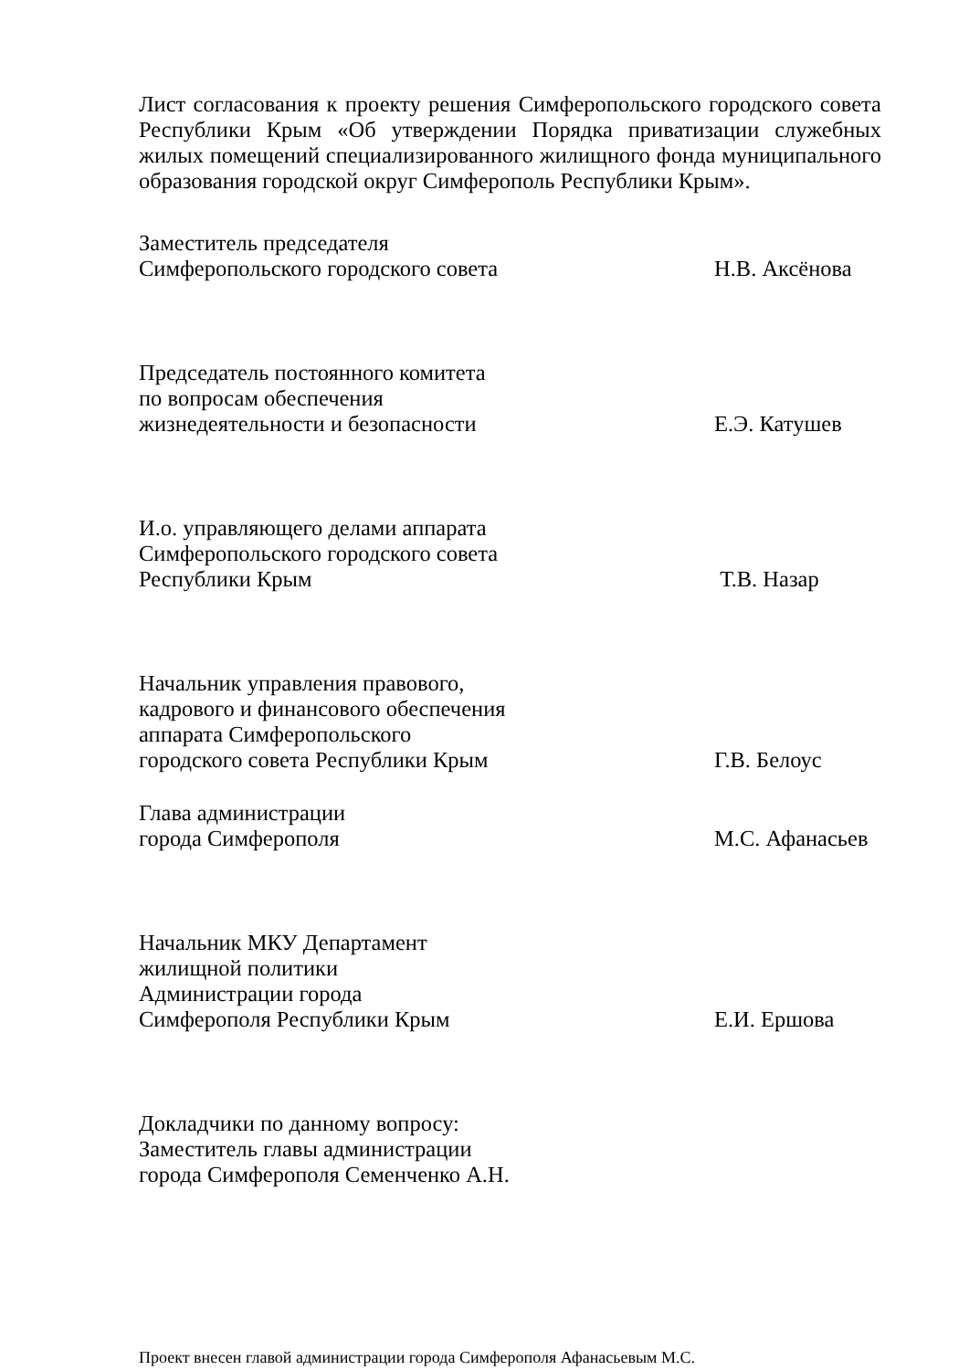Лист согласования к проекту решения Симферопольского городского совета Республики Крым «Об утверждении Порядка приватизации служебных жилых помещений специализированного жилищного фонда муниципального образования городской округ Симферополь Республики Крым».
Заместитель председателя
Симферопольского городского совета
Н.В. Аксёнова
Председатель постоянного комитета
по вопросам обеспечения
жизнедеятельности и безопасности
Е.Э. Катушев
И.о. управляющего делами аппарата
Симферопольского городского совета
Республики Крым
Т.В. Назар
Начальник управления правового,
кадрового и финансового обеспечения
аппарата Симферопольского
городского совета Республики Крым
Г.В. Белоус
Глава администрации
города Симферополя
М.С. Афанасьев
Начальник МКУ Департамент
жилищной политики
Администрации города
Симферополя Республики Крым
Е.И. Ершова
Докладчики по данному вопросу:
Заместитель главы администрации
города Симферополя Семенченко А.Н.
Проект внесен главой администрации города Симферополя Афанасьевым М.С.